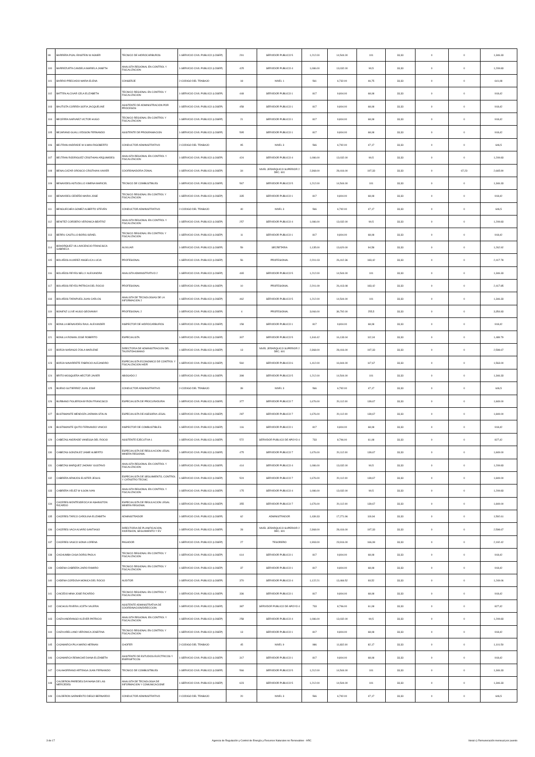| 99 | BARRERA PIJAL EINSTEIN W AGNER | TECNICO DE HIDROCARBUROS | 1-SERVICIO CIVIL PUBLICO (LOSEP) | 291 | SERVIDOR PUBLICO 5 | 1,212.00 | 14,544.00 | 101 | 33,33 | 0 | 0 | 1,346.33 |
| 100 | BARREZUETA CANDELA MARIELA JANETH | ANALISTA REGIONAL EN CONTROL Y FISCALIZACION | 1-SERVICIO CIVIL PUBLICO (LOSEP) | 425 | SERVIDOR PUBLICO 4 | 1,086.00 | 13,032.00 | 90,5 | 33,33 | 0 | 0 | 1,209.83 |
| 101 | BARRIO PRECIADO MARIA ELENA | CONSERJE | 2-CODIGO DEL TRABAJO | 18 | NIVEL 1 | 561 | 6,732.00 | 46,75 | 33,33 | 0 | 0 | 641,08 |
| 102 | BATTEN ALCIVAR CELA ELIZABETH | TECNICO REGIONAL EN CONTROL Y FISCALIZACION | 1-SERVICIO CIVIL PUBLICO (LOSEP) | 448 | SERVIDOR PUBLICO 1 | 817 | 9,804.00 | 68,08 | 33,33 | 0 | 0 | 918,42 |
| 103 | BAUTISTA CORREA SOFIA JACQUELINE | ASISTENTE DE ADMINISTRACION POR PROCESOS | 1-SERVICIO CIVIL PUBLICO (LOSEP) | 458 | SERVIDOR PUBLICO 1 | 817 | 9,804.00 | 68,08 | 33,33 | 0 | 0 | 918,42 |
| 104 | BECERRA NARVAEZ VICTOR HUGO | TECNICO REGIONAL EN CONTROL Y FISCALIZACION | 1-SERVICIO CIVIL PUBLICO (LOSEP) | 21 | SERVIDOR PUBLICO 1 | 817 | 9,804.00 | 68,08 | 33,33 | 0 | 0 | 918,42 |
| 105 | BEJARANO GUALLI EDISON FERNANDO | ASISTENTE DE PROGRAMACION | 1-SERVICIO CIVIL PUBLICO (LOSEP) | 595 | SERVIDOR PUBLICO 1 | 817 | 9,804.00 | 68,08 | 33,33 | 0 | 0 | 918,42 |
| 106 | BELTRAN ANDRADE W ILMAN RIGOBERTO | CONDUCTOR ADMINISTRATIVO | 2-CODIGO DEL TRABAJO | 95 | NIVEL 3 | 566 | 6,792.00 | 47,17 | 33,33 | 0 | 0 | 646,5 |
| 107 | BELTRAN RODRIGUEZ CRISTHIAN ARQUIMIDES | ANALISTA REGIONAL EN CONTROL Y FISCALIZACION | 1-SERVICIO CIVIL PUBLICO (LOSEP) | 424 | SERVIDOR PUBLICO 4 | 1,086.00 | 13,032.00 | 90,5 | 33,33 | 0 | 0 | 1,209.83 |
| 108 | BENALCAZAR OROSCO CRISTHIAN XAVIER | COORDINADOR/A ZONAL | 1-SERVICIO CIVIL PUBLICO (LOSEP) | 34 | NIVEL JERARQUICO SUPERIOR 2 DEC. 601 | 2,368.00 | 28,416.00 | 197,33 | 33,33 | 0 | 67,23 | 2,665.90 |
| 109 | BENAVIDES ASTUDILLO XIMENA MARICEL | TECNICO DE COMBUSTIBLES | 1-SERVICIO CIVIL PUBLICO (LOSEP) | 567 | SERVIDOR PUBLICO 5 | 1,212.00 | 14,544.00 | 101 | 33,33 | 0 | 0 | 1,346.33 |
| 110 | BENAVIDES CEDEÑO MARIA JOSE | TECNICO REGIONAL EN CONTROL Y FISCALIZACION | 1-SERVICIO CIVIL PUBLICO (LOSEP) | 335 | SERVIDOR PUBLICO 1 | 817 | 9,804.00 | 68,08 | 33,33 | 0 | 0 | 918,42 |
| 111 | BENGUECHEA GOMEZ ALBERTO STEVEN | CONDUCTOR ADMINISTRATIVO | 2-CODIGO DEL TRABAJO | 40 | NIVEL 3 | 566 | 6,792.00 | 47,17 | 33,33 | 0 | 0 | 646,5 |
| 112 | BENITEZ CORDERO VERONICA BEATRIZ | ANALISTA REGIONAL EN CONTROL Y FISCALIZACION | 1-SERVICIO CIVIL PUBLICO (LOSEP) | 257 | SERVIDOR PUBLICO 4 | 1,086.00 | 13,032.00 | 90,5 | 33,33 | 0 | 0 | 1,209.83 |
| 113 | BERRU CASTILLO BORIS ISRAEL | TECNICO REGIONAL EN CONTROL Y FISCALIZACION | 1-SERVICIO CIVIL PUBLICO (LOSEP) | 11 | SERVIDOR PUBLICO 1 | 817 | 9,804.00 | 68,08 | 33,33 | 0 | 0 | 918,42 |
| 114 | BOHORQUEZ VILLAVICENCIO FRANCISCA GABRIELA | AUXILIAR | 1-SERVICIO CIVIL PUBLICO (LOSEP) | 59 | SECRETARIA | 1,135.00 | 13,620.00 | 94,58 | 33,33 | 0 | 0 | 1,262.92 |
| 115 | BOLAÑOS ALVAREZ ANGELICA LUCIA | PROFESIONAL | 1-SERVICIO CIVIL PUBLICO (LOSEP) | 56 | PROFESIONAL | 2,201.03 | 26,412.36 | 183,42 | 33,33 | 0 | 0 | 2,417.78 |
| 116 | BOLAÑOS REYES NELLY ALEXANDRA | ANALISTA ADMINISTRATIVO 2 | 1-SERVICIO CIVIL PUBLICO (LOSEP) | 465 | SERVIDOR PUBLICO 5 | 1,212.00 | 14,544.00 | 101 | 33,33 | 0 | 0 | 1,346.33 |
| 117 | BOLAÑOS REYES PATRICIA DEL ROCIO | PROFESIONAL | 1-SERVICIO CIVIL PUBLICO (LOSEP) | 10 | PROFESIONAL | 2,201.09 | 26,413.08 | 183,42 | 33,33 | 0 | 0 | 2,417.85 |
| 118 | BOLAÑOS TARAPUES JUAN CARLOS | ANALISTA DE TECNOLOGIAS DE LA INFORMACION 2 | 1-SERVICIO CIVIL PUBLICO (LOSEP) | 462 | SERVIDOR PUBLICO 5 | 1,212.00 | 14,544.00 | 101 | 33,33 | 0 | 0 | 1,346.33 |
| 119 | BONIFAZ LLIVE HUGO GEOVANNY | PROFESIONAL 2 | 1-SERVICIO CIVIL PUBLICO (LOSEP) | 4 | PROFESIONAL | 3,066.00 | 36,792.00 | 255,5 | 33,33 | 0 | 0 | 3,354.83 |
| 120 | BONILLA BENAVIDES RAUL ALEXANDER | INSPECTOR DE HIDROCARBUROS | 1-SERVICIO CIVIL PUBLICO (LOSEP) | 158 | SERVIDOR PUBLICO 1 | 817 | 9,804.00 | 68,08 | 33,33 | 0 | 0 | 918,42 |
| 121 | BONILLA ROMAN JOSE ROBERTO | ESPECIALISTA | 1-SERVICIO CIVIL PUBLICO (LOSEP) | 307 | SERVIDOR PUBLICO 5 | 1,344.42 | 16,133.04 | 112,04 | 33,33 | 0 | 0 | 1,489.79 |
| 122 | BORJA NARANJO ZOILA MARLENE | DIRECTOR/A DE ADMINISTRACION DEL TALENTOHUMANO | 1-SERVICIO CIVIL PUBLICO (LOSEP) | 13 | NIVEL JERARQUICO SUPERIOR 2 DEC. 601 | 2,368.00 | 28,416.00 | 197,33 | 33,33 | 0 | 0 | 2,598.67 |
| 123 | BORJA NAVARRETE FABRICIO ALEJANDRO | ESPECIALISTA ECONOMICO DE CONTROL Y FISCALIZACION HIDR | 1-SERVICIO CIVIL PUBLICO (LOSEP) | 560 | SERVIDOR PUBLICO 6 | 1,412.00 | 16,944.00 | 117,67 | 33,33 | 0 | 0 | 1,563.00 |
| 124 | BRITO MOSQUERA HECTOR JAVIER | ABOGADO 2 | 1-SERVICIO CIVIL PUBLICO (LOSEP) | 398 | SERVIDOR PUBLICO 5 | 1,212.00 | 14,544.00 | 101 | 33,33 | 0 | 0 | 1,346.33 |
| 125 | BUENO GUTIERREZ JUAN JOSE | CONDUCTOR ADMINISTRATIVO | 2-CODIGO DEL TRABAJO | 39 | NIVEL 3 | 566 | 6,792.00 | 47,17 | 33,33 | 0 | 0 | 646,5 |
| 126 | BURBANO FIGUEROA BYRON FRANCISCO | ESPECIALISTA DE PROCURADURIA | 1-SERVICIO CIVIL PUBLICO (LOSEP) | 377 | SERVIDOR PUBLICO 7 | 1,676.00 | 20,112.00 | 139,67 | 33,33 | 0 | 0 | 1,849.00 |
| 127 | BUSTAMANTE MENDOZA JARMAN STALIN | ESPECIALISTA DE ASESORIA LEGAL | 1-SERVICIO CIVIL PUBLICO (LOSEP) | 287 | SERVIDOR PUBLICO 7 | 1,676.00 | 20,112.00 | 139,67 | 33,33 | 0 | 0 | 1,849.00 |
| 128 | BUSTAMANTE QUITO FERNANDO VINICIO | INSPECTOR DE COMBUSTIBLES | 1-SERVICIO CIVIL PUBLICO (LOSEP) | 116 | SERVIDOR PUBLICO 1 | 817 | 9,804.00 | 68,08 | 33,33 | 0 | 0 | 918,42 |
| 129 | CABEZAS ANDRADE VANESSA DEL ROCIO | ASISTENTE EJECUTIVA 1 | 1-SERVICIO CIVIL PUBLICO (LOSEP) | 572 | SERVIDOR PUBLICO DE APOYO 4 | 733 | 8,796.00 | 61,08 | 33,33 | 0 | 0 | 827,42 |
| 130 | CABEZAS GONZALEZ JAIME ALBERTO | ESPECIALISTA DE REGULACION LEGAL MINERA REGIONAL | 1-SERVICIO CIVIL PUBLICO (LOSEP) | 475 | SERVIDOR PUBLICO 7 | 1,676.00 | 20,112.00 | 139,67 | 33,33 | 0 | 0 | 1,849.00 |
| 131 | CABEZAS MARQUEZ JHONNY GUSTAVO | ANALISTA REGIONAL EN CONTROL Y FISCALIZACION | 1-SERVICIO CIVIL PUBLICO (LOSEP) | 414 | SERVIDOR PUBLICO 4 | 1,086.00 | 13,032.00 | 90,5 | 33,33 | 0 | 0 | 1,209.83 |
| 132 | CABRERA ARMIJOS ELISTER JESUS | ESPECIALISTA DE SEGUIMIENTO, CONTROL Y CATASTRO TECNIC | 1-SERVICIO CIVIL PUBLICO (LOSEP) | 524 | SERVIDOR PUBLICO 7 | 1,676.00 | 20,112.00 | 139,67 | 33,33 | 0 | 0 | 1,849.00 |
| 133 | CABRERA VELEZ W ILSON IVAN | ANALISTA REGIONAL EN CONTROL Y FISCALIZACION | 1-SERVICIO CIVIL PUBLICO (LOSEP) | 175 | SERVIDOR PUBLICO 4 | 1,086.00 | 13,032.00 | 90,5 | 33,33 | 0 | 0 | 1,209.83 |
| 134 | CACERES MONTESDEOCA W ASHINGTON RICARDO | ESPECIALISTA DE REGULACION LEGAL MINERA REGIONAL | 1-SERVICIO CIVIL PUBLICO (LOSEP) | 355 | SERVIDOR PUBLICO 7 | 1,676.00 | 20,112.00 | 139,67 | 33,33 | 0 | 0 | 1,849.00 |
| 135 | CACERES TARCO CAROLINA ELIZABETH | ADMINISTRADOR | 1-SERVICIO CIVIL PUBLICO (LOSEP) | 62 | ADMINISTRADOR | 1,439.33 | 17,271.96 | 119,94 | 33,33 | 0 | 0 | 1,592.61 |
| 136 | CACERES VACA ALVARO SANTIAGO | DIRECTOR/A DE PLANIFICACION, INVERSION, SEGUIMIENTO Y EV | 1-SERVICIO CIVIL PUBLICO (LOSEP) | 28 | NIVEL JERARQUICO SUPERIOR 2 DEC. 601 | 2,368.00 | 28,416.00 | 197,33 | 33,33 | 0 | 0 | 2,598.67 |
| 137 | CACERES VASCO SONIA LORENA | PAGADOR | 1-SERVICIO CIVIL PUBLICO (LOSEP) | 27 | TESORERO | 1,993.00 | 23,916.00 | 166,08 | 33,33 | 0 | 0 | 2,192.42 |
| 138 | CACHUMBA CASA DORIS PAOLA | TECNICO REGIONAL EN CONTROL Y FISCALIZACION | 1-SERVICIO CIVIL PUBLICO (LOSEP) | 614 | SERVIDOR PUBLICO 1 | 817 | 9,804.00 | 68,08 | 33,33 | 0 | 0 | 918,42 |
| 139 | CADENA CABRERA JAIRO RAMIRO | TECNICO REGIONAL EN CONTROL Y FISCALIZACION | 1-SERVICIO CIVIL PUBLICO (LOSEP) | 37 | SERVIDOR PUBLICO 1 | 817 | 9,804.00 | 68,08 | 33,33 | 0 | 0 | 918,42 |
| 140 | CADENA CORDOVA MONICA DEL ROCIO | AUDITOR | 1-SERVICIO CIVIL PUBLICO (LOSEP) | 370 | SERVIDOR PUBLICO 4 | 1,122.21 | 13,466.52 | 93,52 | 33,33 | 0 | 0 | 1,249.06 |
| 141 | CAICEDO MINA JOSE RICARDO | TECNICO REGIONAL EN CONTROL Y FISCALIZACION | 1-SERVICIO CIVIL PUBLICO (LOSEP) | 336 | SERVIDOR PUBLICO 1 | 817 | 9,804.00 | 68,08 | 33,33 | 0 | 0 | 918,42 |
| 142 | CAICHUG RIVERA LICETH VALERIA | ASISTENTE ADMINISTRATIVA DE COORDINACION/DIRECCION | 1-SERVICIO CIVIL PUBLICO (LOSEP) | 387 | SERVIDOR PUBLICO DE APOYO 4 | 733 | 8,796.00 | 61,08 | 33,33 | 0 | 0 | 827,42 |
| 143 | CAIZA ANDRANGO KLEVER PATRICIO | ANALISTA REGIONAL EN CONTROL Y FISCALIZACION | 1-SERVICIO CIVIL PUBLICO (LOSEP) | 258 | SERVIDOR PUBLICO 4 | 1,086.00 | 13,032.00 | 90,5 | 33,33 | 0 | 0 | 1,209.83 |
| 144 | CAIZA ARELLANO VERONICA JOSEFINA | TECNICO REGIONAL EN CONTROL Y FISCALIZACION | 1-SERVICIO CIVIL PUBLICO (LOSEP) | 13 | SERVIDOR PUBLICO 1 | 817 | 9,804.00 | 68,08 | 33,33 | 0 | 0 | 918,42 |
| 145 | CAJAMARCA PILA MARIO HERNAN | CHOFER | 2-CODIGO DEL TRABAJO | 45 | NIVEL 9 | 986 | 11,832.00 | 82,17 | 33,33 | 0 | 0 | 1,101.50 |
| 146 | CAJAMARCA REMACHE DIANA ELIZABETH | ASISTENTE DE ESTUDIOS ELECTRICOS Y ENERGETICOS | 1-SERVICIO CIVIL PUBLICO (LOSEP) | 317 | SERVIDOR PUBLICO 1 | 817 | 9,804.00 | 68,08 | 33,33 | 0 | 0 | 918,42 |
| 147 | CALAHORRANO ARTEAGA JUAN FERNANDO | TECNICO DE COMBUSTIBLES | 1-SERVICIO CIVIL PUBLICO (LOSEP) | 566 | SERVIDOR PUBLICO 5 | 1,212.00 | 14,544.00 | 101 | 33,33 | 0 | 0 | 1,346.33 |
| 148 | CALDERON PAREDES DAYHANA DE LAS MERCEDES | ANALISTA DE TECNOLOGIA DE INFORMACION Y COMUNICACIONE | 1-SERVICIO CIVIL PUBLICO (LOSEP) | 623 | SERVIDOR PUBLICO 5 | 1,212.00 | 14,544.00 | 101 | 33,33 | 0 | 0 | 1,346.33 |
| 149 | CALDERON SARMIENTO DIEGO BERNARDO | CONDUCTOR ADMINISTRATIVO | 2-CODIGO DEL TRABAJO | 20 | NIVEL 3 | 566 | 6,792.00 | 47,17 | 33,33 | 0 | 0 | 646,5 |
3 de 17 Agencia de Regulación y Control de Energía y Recursos Naturales no Renovables - ARC literal c) Remuneración mensual por puesto